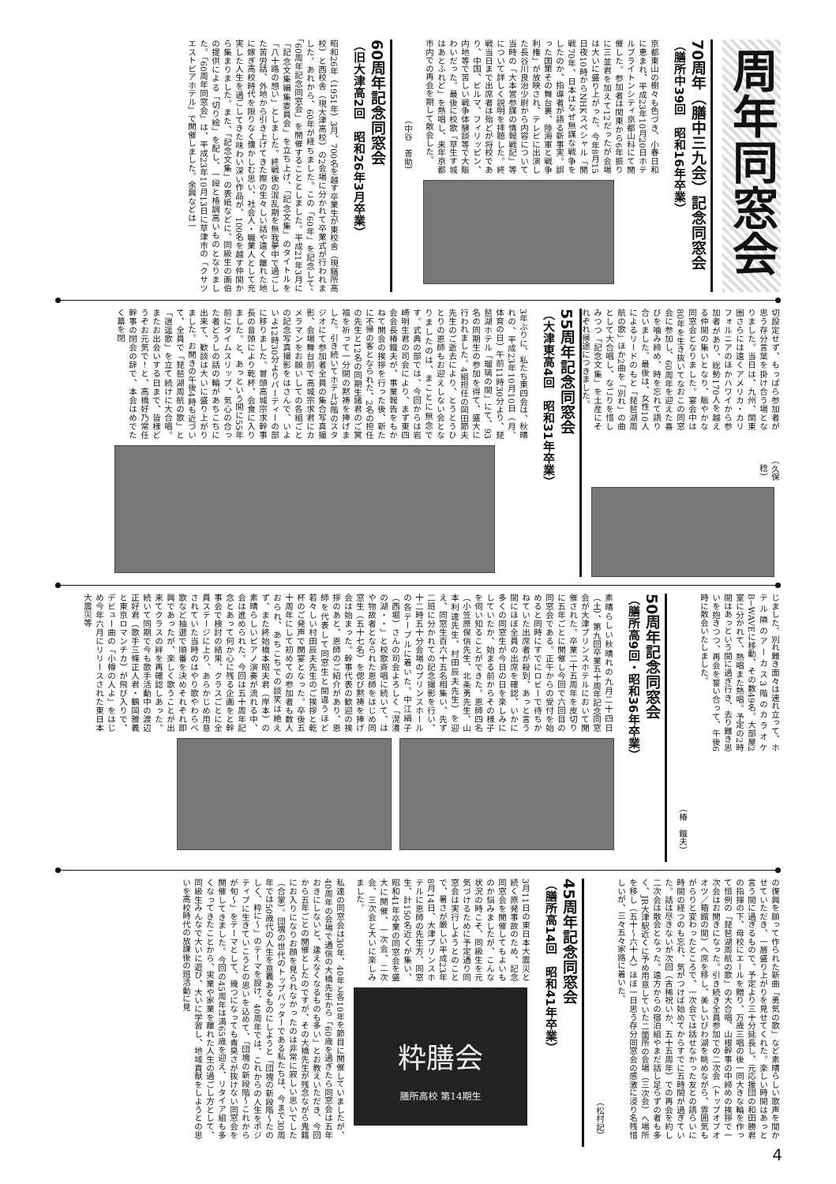周年同窓会
70周年（膳中三九会）記念同窓会
（膳所中39回　昭和16年卒業）
京都東山の樹々も色づき、小春日和に恵まれ、平成23年10月20日ホテルブライトンシティ京都山科にて開催した。参加者は関東から6年振りに三並君を加えて12だったが会場は大いに盛り上がった。今年8月15日夜10時からNHKスペシャル「開戦70年、日本はなぜ無謀な戦争をしたのか、指導者が語る新事実。誤った国策その舞台裏、陸海軍と戦争利権」が放映され、テレビに出演した長谷川良治少尉から内容について当時の「大本営参謀の情報戦記」等について詳しく説明を拝聴した。終戦当日まで出席者は殆どが将校であり、中国、ビルマ、フィリッピン、内地等で苦しい戦争体験談等で大賑わいだった。最後に校歌「草生す城はあとふれど」を熱唱し、来年京都市内での再会を期して散会した。
（中谷　善助）
60周年記念同窓会
（旧大津高2回　昭和26年3月卒業）
昭和26年（1951年）3月、700名を越す卒業生が東校舎（現膳所高校）と西校舎（現大津高校）の2会場に分かれて卒業式が行われました。あれから、60年が経ちました。この「60年」を記念して、「60周年記念同窓会」を開催することとしました。平成21年3月に「記念文集編集委員会」を立ち上げ、「記念文集」のタイトルを「八十路の想い」としました。終戦後の混乱期を無我夢中で過ごした苦労話、外地から引き上げてきた際の生々しい話や遠く離れた地に嫁ぎ高校時代を限りなく懐かしむ思い、社会人・職業人として充実した人生を過ごしてきた味わい深い作品が、100名を越す仲間から集まりました。また、「記念文集」の表紙などに、同級生の画伯の提供による「切り絵」を配し、一段と格調高いものとなりました。「60周年同窓会」は、平成23年10月13日に草津市の「クサツエストピアホテル」で開催しました。余興などは一
切設定せず、もっぱら参加者が思う存分言葉を掛け合う場となりました。当日は、九州、関東圏さらには遠くアメリカ・カリフォルニアのほかハワイから参加者があり、総勢170人を越える仲間の集いとなり、賑やかな同窓会となりました。宴会中は80年を生き抜いてなおこの同窓会に参加し、60周年を迎えた喜びを噛み締め、時を忘れて語り合いました。最後は、女性10人によるリードのもと「琵琶湖周航の歌」ほか2曲を「別れ」の曲として大合唱し、なごりを惜しみつつ「記念文集」を土産にそれぞれ帰途につきました。
（久保　稔）
55周年記念同窓会
（大津東高4回　昭和31年卒業）
3年ぶりに、私たち東四会は、秋晴れの、平成23年10月10日（月、体育の日）午前11時30分より、琵琶湖ホテル「瑠璃の間」にて、93名の同期生の参加を得て、盛大に行われました。4組担任の岡田節夫先生のご逝去により、とうとうひとりの恩師もお迎えしない会となりましたのは、まことに無念です。式典の部では、今回からは岩崎明生君の司会により、まず東四会会長椿鐵夫が、事業報告をもかねて開会の挨拶を行った後、新たに不帰の客となられた、2名の担任の先生と12名の同期生諸君のご冥福を祈って一分間の黙祷を捧げました。引き続いてホテル3階のスタジオにて参加者全員の集合写真撮影、会場舞台前で高城宗求君にカメラマンをお願いしての各組ごとの記念写真撮影をはさんで、いよいよ12時30分よりパーティーの部に移りました。冒頭高城宗求幹事長の音頭により乾杯、会食に入りました。と、あっという間に55年前にタイムスリップ、気心の合った者どうしの話の輪があちこちに出来て、歓談は大いに盛り上がりました。お開きの午後4時も近づいて、全員で「琵琶湖周航の歌」と「逍遥歌」を立て続けに大合唱。またお出会いする日まで、皆様どうぞお元気で！と、高橋好乃常任幹事の閉会の辞で、本会はめでたく幕を閉
じました。別れ難き面々は連れ立って、ホテル隣のアーカス3階のカラオケB−WAVEに移動、その数49名。大部屋2室に分かれて、熱唱また熱唱。予定の2時間はあっという間に過ぎ行き、去り難き思いを抱きつつ、再会を誓い合って、午後6時に散会いたしました。
（椿　鐵夫）
50周年記念同窓会
（膳所高9回・昭和36年卒業）
素晴らしい秋晴れの九月二十四日（土）、第九回卒業五十周年記念同窓会が大津プリンスホテルにおいて開催された。卒業二十五周年を皮切りに五年ごとに開催し今回で六回目の同窓会である。正午からの受付を始めると同時にすでにロビーで待ちかねていた出席者が殺到、あっと言う間にほぼ全員の出席を確認、いかに多くの同窓生が今日の日を楽しみにしていたか、始まる前からその様子を伺い知ることができた。恩師四名（小笠原保信先生、北条勇先生、山本利達先生、村田辰夫先生）を迎え、同窓生百六十五名相集い、先ず二班に分かれての記念撮影を行い、十二時五十分会場のプリンスホールの各テーブルに着いた。中江絹子（西堀）さんの司会よろしく「滉瀁の湖・・」と校歌斉唱に続いて、はや物故者となられた恩師をはじめ同窓生（五十七名）を偲び黙祷を捧げ会は始まった。幹事代表の歓迎の挨拶のあと、恩師のご紹介があり、恩師を代表して同窓生と間違うほど若々しい村田辰夫先生のご挨拶と乾杯のご発声で開宴となった。卒後五十周年にして初めての参加者も数人おられ、あちこちでの談笑は絶えず、また終始橋本昭夫君（岸本）の素晴らしいピアノ演奏が流れる中、会は進められた。今回は五十周年記念とあって何か心に残る企画をと幹事会で検討の結果、クラスごとに全員ステージに上り、あらかじめ用意されていた当時のはやり歌やわらべ歌など抽選で順番を決めそれぞれ即興であったが、楽しく歌うことが出来てクラスの絆を再確認しあった。続いて同期で今も歌手活動中の渡辺正好君（歌手三條正人君・鶴岡雅義と東京ロマンチカ）が飛び入りで、デビュー曲の「小樽の人よ」をはじめ今年六月にリリースされた東日本大震災等
の復興を願って作られた新曲「勇気の歌」など素晴らしい歌声を聞かせていただき、一層盛り上がりを見せてくれた。楽しい時間はあっと言う間に過ぎるもので、予定より三十分延長し、元応援団の和田勝君の指揮の下、母校にエールを贈り、万歳三唱の後一同大きな輪を作って恒例の「琵琶湖周航の歌」の大合唱、山根幹事の中締めの挨拶で一次会はお開きになった。引き続き全員参加での二次会（トップオブオオツ／箱館の間）へ席を移し、美しいびわ湖を眺めながら、雰囲気もがらりと変わったところで、一次会では話せなかった友との語らいに時間の経つのも忘れ、気がつけば始めてからすでに五時間が過ぎていた。話は尽きないが次回（古稀祝いか、五十五周年）での再会を約し二次会は散会となった。遠方からの宿泊組やまだ話し足らずの者も多く、JR大津駅近くに予め用意していた二箇所の会場（三次会）へ場所を移し（五十〜六十人）ほぼ一日思う存分同窓会の感激に浸り名残惜しいが、三々五々家路に着いた。
（松村記）
45周年記念同窓会
（膳所高14回　昭和41年卒業）
3月11日の東日本大震災と続く原発事故のため、記念同窓会を開催してもよいものか悩みましたが、こんな状況の時こそ、同級生を元気づけるために予定通り同窓会は実行しようとのことで、暑さが厳しい平成23年8月14日、大津プリンスホテルに恩師の先生方、同窓生、計150名近くが集い、昭和41年卒業の同窓会を盛大に開催、一次会、二次会、三次会と大いに楽しみました。
粋膳会
膳所高校 第14期生
私達の同窓会は30年、40年と各10年を節目に開催していましたが、40周年の会場で通信の大橋先生から「60歳を過ぎたら同窓会は五年おきにしないと、逢えなくなるものも多い」とお教えいただき、今回から五年ごとの開催としたのですが、その大橋先生が残念ながら鬼籍にお入りになりお顔を見られなかったのは非常に寂しい思いでした（合掌）。団塊の世代のトップバッターである私たちは、今まで30周年では50歳代の人生を意義あるものにしようと「団塊の新段階〜たのしく、粋に〜」のテーマを設け、40周年では、これからの人生をポジティブに生きていこうとの思いを込めて、「団塊の新段階〜これからが旬〜」をテーマとして、幾つになっても青臭さが抜けない同窓会を開催してきました。今回の45周年は満65歳を迎え、リタイア組も多くなってきたことから、実業や家業を離れた人生の過ごし方として、同級生みんなで大いに遊び、大いに学習し、地域貢献をしようとの思いを高校時代の放課後の班活動に見
4